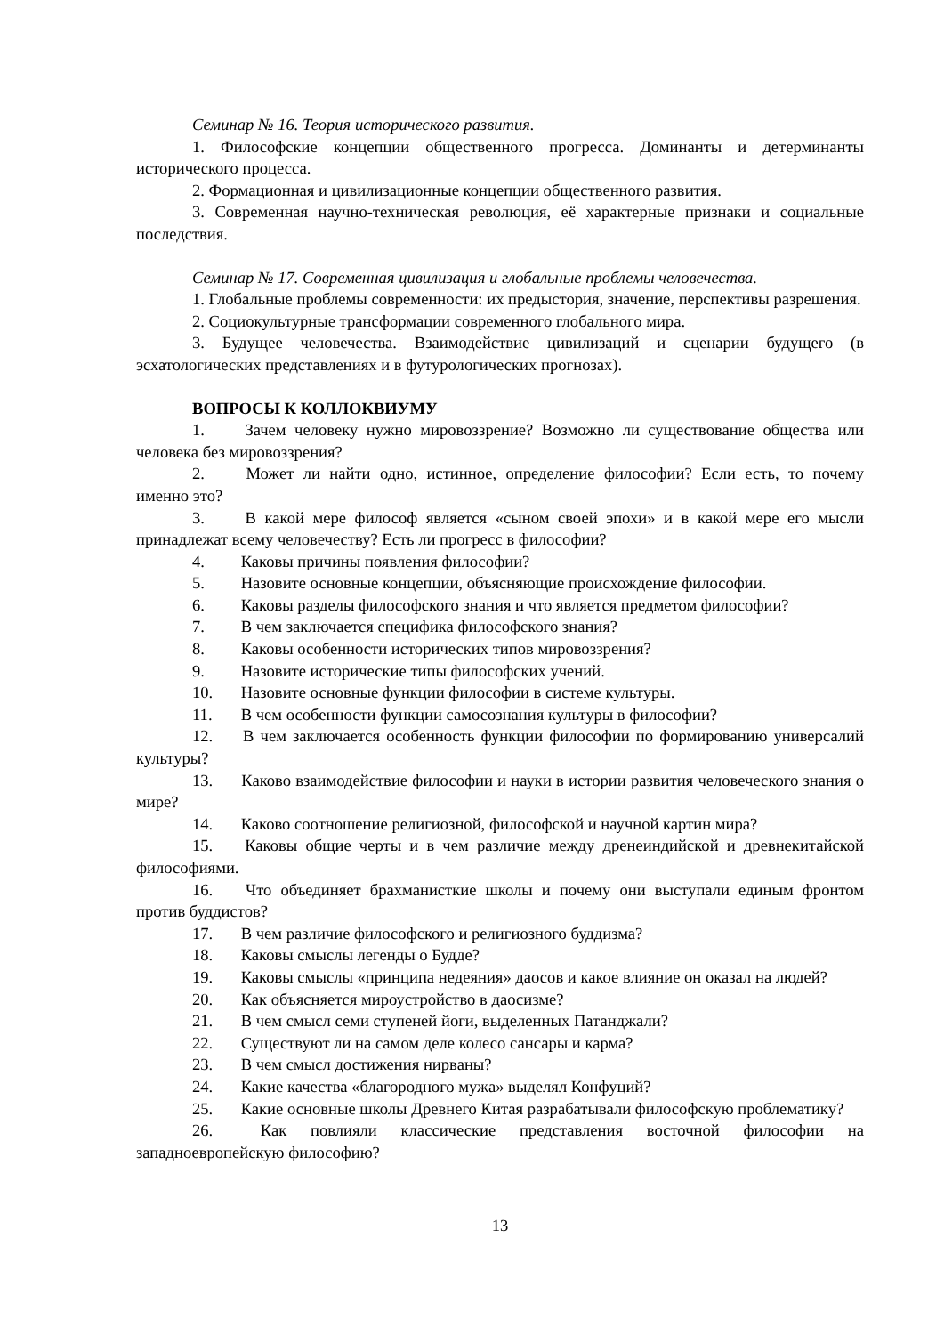Семинар № 16. Теория исторического развития.
1. Философские концепции общественного прогресса. Доминанты и детерминанты исторического процесса.
2. Формационная и цивилизационные концепции общественного развития.
3. Современная научно-техническая революция, её характерные признаки и социальные последствия.
Семинар № 17. Современная цивилизация и глобальные проблемы человечества.
1. Глобальные проблемы современности: их предыстория, значение, перспективы разрешения.
2. Социокультурные трансформации современного глобального мира.
3. Будущее человечества. Взаимодействие цивилизаций и сценарии будущего (в эсхатологических представлениях и в футурологических прогнозах).
ВОПРОСЫ К КОЛЛОКВИУМУ
1. Зачем человеку нужно мировоззрение? Возможно ли существование общества или человека без мировоззрения?
2. Может ли найти одно, истинное, определение философии? Если есть, то почему именно это?
3. В какой мере философ является «сыном своей эпохи» и в какой мере его мысли принадлежат всему человечеству? Есть ли прогресс в философии?
4. Каковы причины появления философии?
5. Назовите основные концепции, объясняющие происхождение философии.
6. Каковы разделы философского знания и что является предметом философии?
7. В чем заключается специфика философского знания?
8. Каковы особенности исторических типов мировоззрения?
9. Назовите исторические типы философских учений.
10. Назовите основные функции философии в системе культуры.
11. В чем особенности функции самосознания культуры в философии?
12. В чем заключается особенность функции философии по формированию универсалий культуры?
13. Каково взаимодействие философии и науки в истории развития человеческого знания о мире?
14. Каково соотношение религиозной, философской и научной картин мира?
15. Каковы общие черты и в чем различие между дренеиндийской и древнекитайской философиями.
16. Что объединяет брахманисткие школы и почему они выступали единым фронтом против буддистов?
17. В чем различие философского и религиозного буддизма?
18. Каковы смыслы легенды о Будде?
19. Каковы смыслы «принципа недеяния» даосов и какое влияние он оказал на людей?
20. Как объясняется мироустройство в даосизме?
21. В чем смысл семи ступеней йоги, выделенных Патанджали?
22. Существуют ли на самом деле колесо сансары и карма?
23. В чем смысл достижения нирваны?
24. Какие качества «благородного мужа» выделял Конфуций?
25. Какие основные школы Древнего Китая разрабатывали философскую проблематику?
26. Как повлияли классические представления восточной философии на западноевропейскую философию?
13